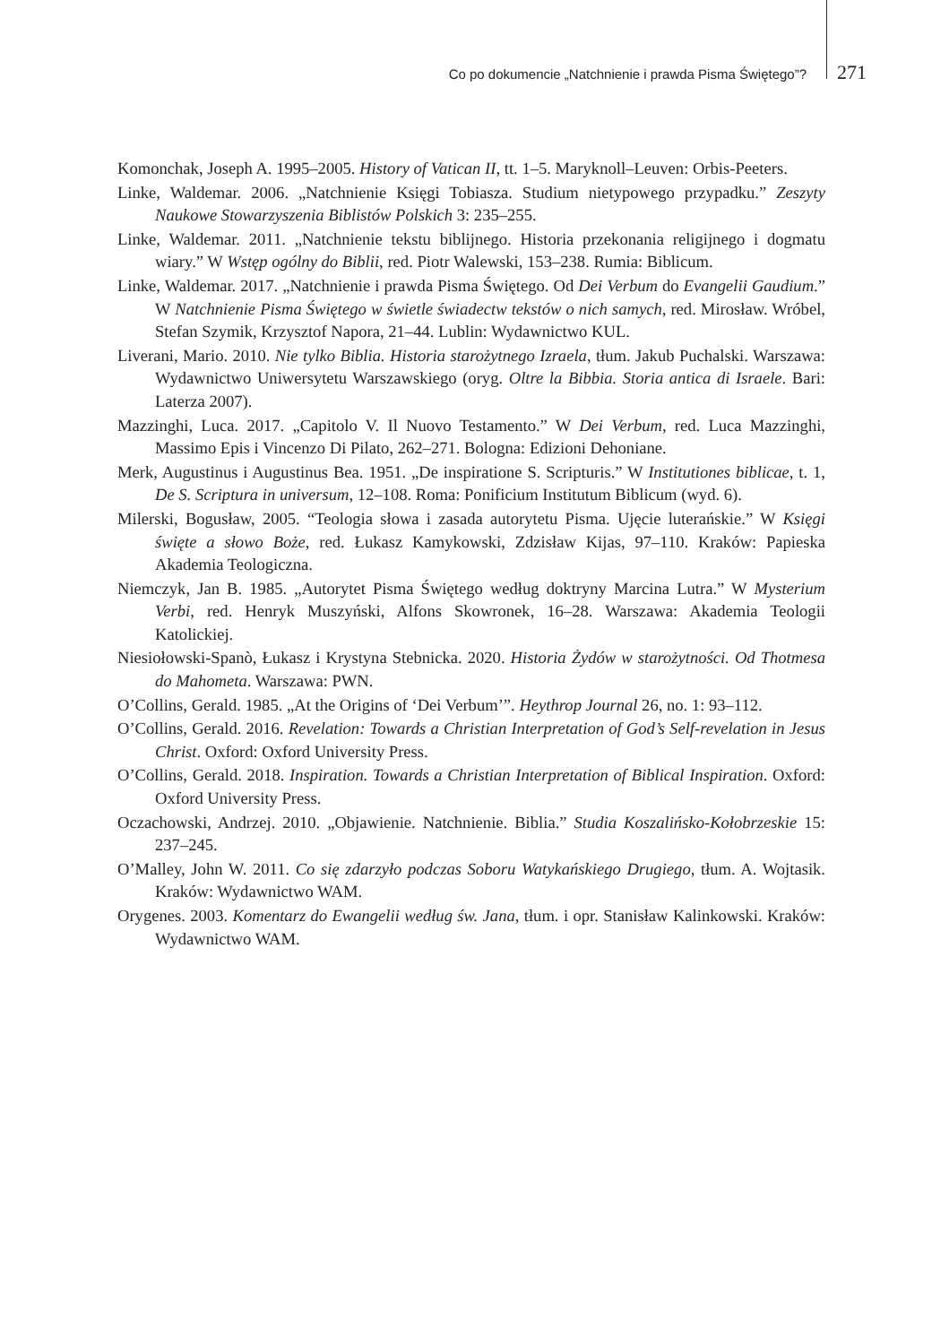Co po dokumencie „Natchnienie i prawda Pisma Świętego”? 271
Komonchak, Joseph A. 1995–2005. History of Vatican II, tt. 1–5. Maryknoll–Leuven: Orbis-Peeters.
Linke, Waldemar. 2006. „Natchnienie Księgi Tobiasza. Studium nietypowego przypadku.” Zeszyty Naukowe Stowarzyszenia Biblistów Polskich 3: 235–255.
Linke, Waldemar. 2011. „Natchnienie tekstu biblijnego. Historia przekonania religijnego i dogmatu wiary.” W Wstęp ogólny do Biblii, red. Piotr Walewski, 153–238. Rumia: Biblicum.
Linke, Waldemar. 2017. „Natchnienie i prawda Pisma Świętego. Od Dei Verbum do Evangelii Gaudium.” W Natchnienie Pisma Świętego w świetle świadectw tekstów o nich samych, red. Mirosław. Wróbel, Stefan Szymik, Krzysztof Napora, 21–44. Lublin: Wydawnictwo KUL.
Liverani, Mario. 2010. Nie tylko Biblia. Historia starożytnego Izraela, tłum. Jakub Puchalski. Warszawa: Wydawnictwo Uniwersytetu Warszawskiego (oryg. Oltre la Bibbia. Storia antica di Israele. Bari: Laterza 2007).
Mazzinghi, Luca. 2017. „Capitolo V. Il Nuovo Testamento.” W Dei Verbum, red. Luca Mazzinghi, Massimo Epis i Vincenzo Di Pilato, 262–271. Bologna: Edizioni Dehoniane.
Merk, Augustinus i Augustinus Bea. 1951. „De inspiratione S. Scripturis.” W Institutiones biblicae, t. 1, De S. Scriptura in universum, 12–108. Roma: Ponificium Institutum Biblicum (wyd. 6).
Milerski, Bogusław, 2005. “Teologia słowa i zasada autorytetu Pisma. Ujęcie luterańskie.” W Księgi święte a słowo Boże, red. Łukasz Kamykowski, Zdzisław Kijas, 97–110. Kraków: Papieska Akademia Teologiczna.
Niemczyk, Jan B. 1985. „Autorytet Pisma Świętego według doktryny Marcina Lutra.” W Mysterium Verbi, red. Henryk Muszyński, Alfons Skowronek, 16–28. Warszawa: Akademia Teologii Katolickiej.
Niesiołowski-Spanò, Łukasz i Krystyna Stebnicka. 2020. Historia Żydów w starożytności. Od Thotmesa do Mahometa. Warszawa: PWN.
O’Collins, Gerald. 1985. „At the Origins of ‘Dei Verbum’”. Heythrop Journal 26, no. 1: 93–112.
O’Collins, Gerald. 2016. Revelation: Towards a Christian Interpretation of God’s Self-revelation in Jesus Christ. Oxford: Oxford University Press.
O’Collins, Gerald. 2018. Inspiration. Towards a Christian Interpretation of Biblical Inspiration. Oxford: Oxford University Press.
Oczachowski, Andrzej. 2010. „Objawienie. Natchnienie. Biblia.” Studia Koszalińsko-Kołobrzeskie 15: 237–245.
O’Malley, John W. 2011. Co się zdarzyło podczas Soboru Watykańskiego Drugiego, tłum. A. Wojtasik. Kraków: Wydawnictwo WAM.
Orygenes. 2003. Komentarz do Ewangelii według św. Jana, tłum. i opr. Stanisław Kalinkowski. Kraków: Wydawnictwo WAM.